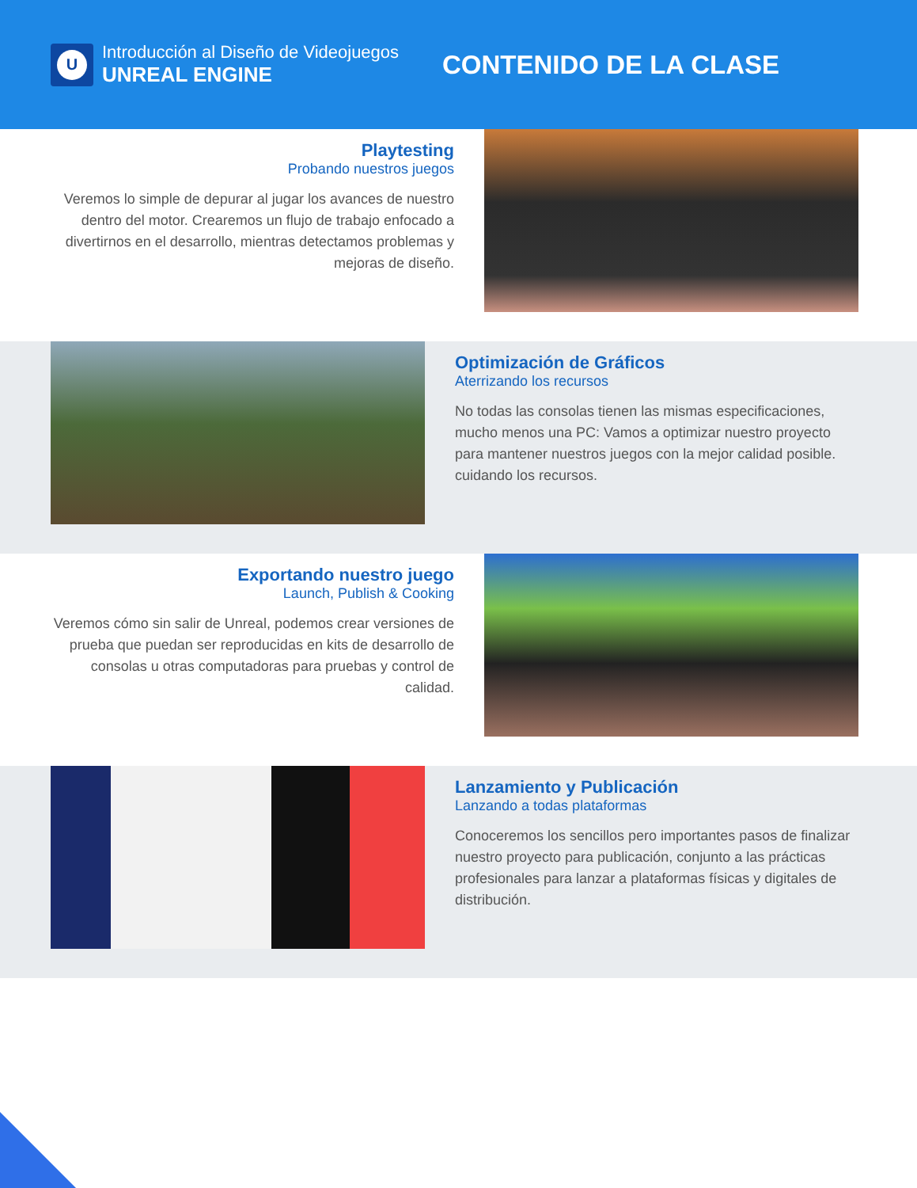U
Introducción al Diseño de Videojuegos
UNREAL ENGINE
CONTENIDO DE LA CLASE
Playtesting
Probando nuestros juegos
Veremos lo simple de depurar al jugar los avances de nuestro dentro del motor. Crearemos un flujo de trabajo enfocado a divertirnos en el desarrollo, mientras detectamos problemas y mejoras de diseño.
Optimización de Gráficos
Aterrizando los recursos
No todas las consolas tienen las mismas especificaciones, mucho menos una PC: Vamos a optimizar nuestro proyecto para mantener nuestros juegos con la mejor calidad posible. cuidando los recursos.
Exportando nuestro juego
Launch, Publish & Cooking
Veremos cómo sin salir de Unreal, podemos crear versiones de prueba que puedan ser reproducidas en kits de desarrollo de consolas u otras computadoras para pruebas y control de calidad.
Lanzamiento y Publicación
Lanzando a todas plataformas
Conoceremos los sencillos pero importantes pasos de finalizar nuestro proyecto para publicación, conjunto a las prácticas profesionales para lanzar a plataformas físicas y digitales de distribución.